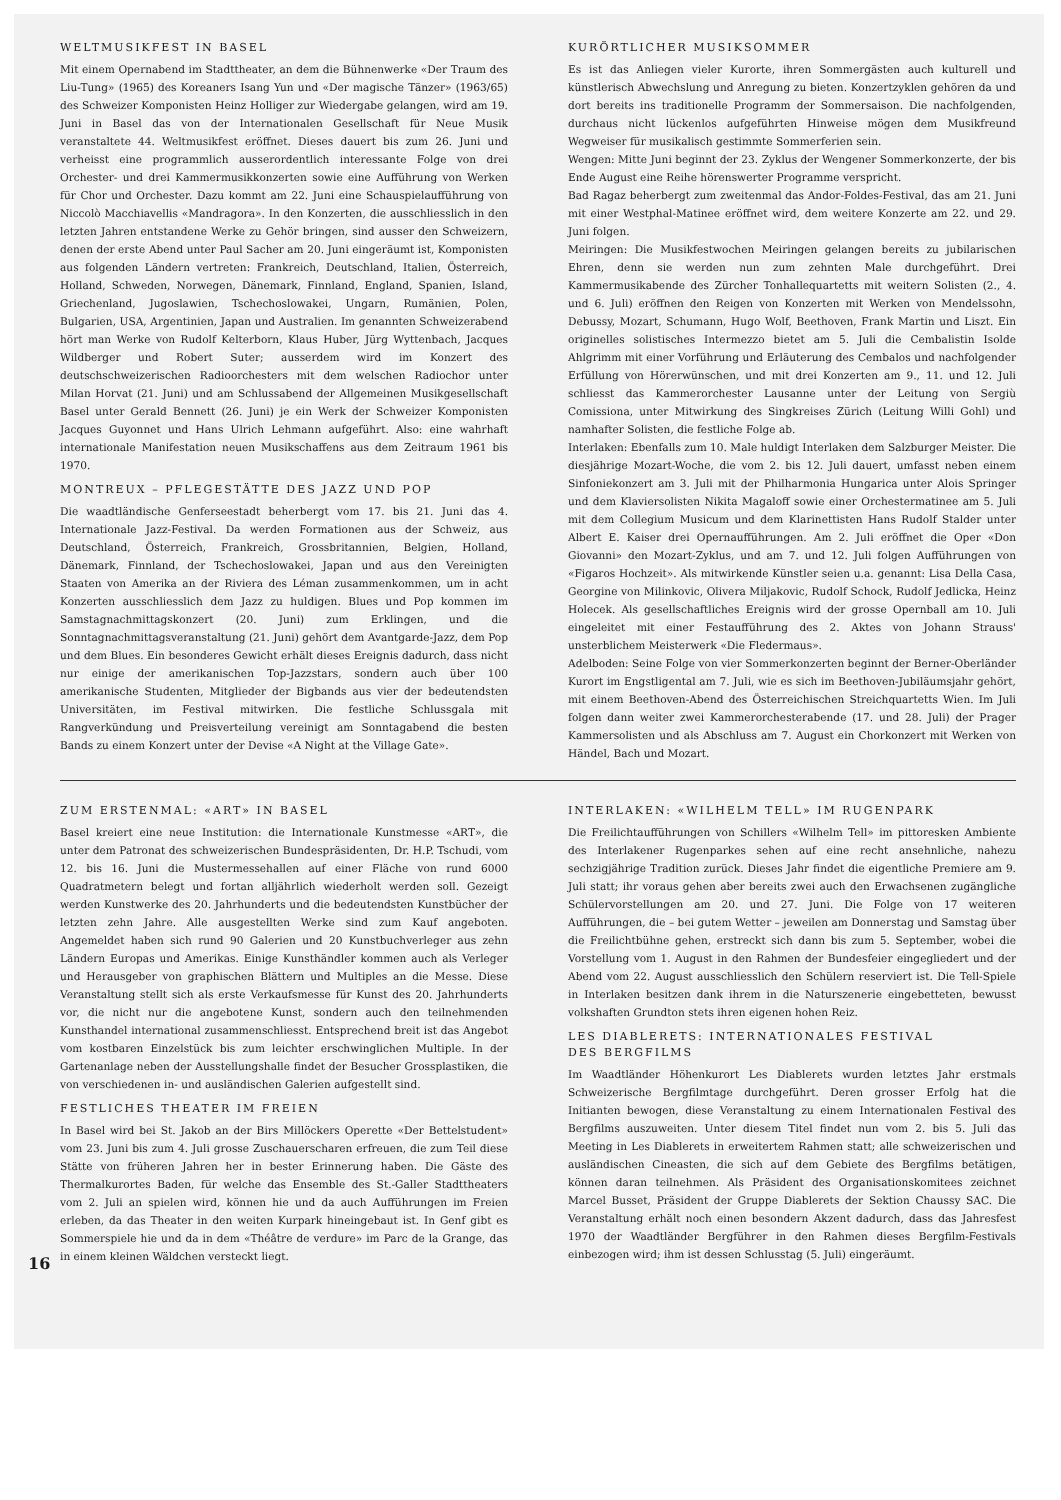WELTMUSIKFEST IN BASEL
Mit einem Opernabend im Stadttheater, an dem die Bühnenwerke «Der Traum des Liu-Tung» (1965) des Koreaners Isang Yun und «Der magische Tänzer» (1963/65) des Schweizer Komponisten Heinz Holliger zur Wiedergabe gelangen, wird am 19. Juni in Basel das von der Internationalen Gesellschaft für Neue Musik veranstaltete 44. Weltmusikfest eröffnet. Dieses dauert bis zum 26. Juni und verheisst eine programmlich ausserordentlich interessante Folge von drei Orchester- und drei Kammermusikkonzerten sowie eine Aufführung von Werken für Chor und Orchester. Dazu kommt am 22. Juni eine Schauspielaufführung von Niccolò Macchiavellis «Mandragora». In den Konzerten, die ausschliesslich in den letzten Jahren entstandene Werke zu Gehör bringen, sind ausser den Schweizern, denen der erste Abend unter Paul Sacher am 20. Juni eingeräumt ist, Komponisten aus folgenden Ländern vertreten: Frankreich, Deutschland, Italien, Österreich, Holland, Schweden, Norwegen, Dänemark, Finnland, England, Spanien, Island, Griechenland, Jugoslawien, Tschechoslowakei, Ungarn, Rumänien, Polen, Bulgarien, USA, Argentinien, Japan und Australien. Im genannten Schweizerabend hört man Werke von Rudolf Kelterborn, Klaus Huber, Jürg Wyttenbach, Jacques Wildberger und Robert Suter; ausserdem wird im Konzert des deutschschweizerischen Radioorchesters mit dem welschen Radiochor unter Milan Horvat (21. Juni) und am Schlussabend der Allgemeinen Musikgesellschaft Basel unter Gerald Bennett (26. Juni) je ein Werk der Schweizer Komponisten Jacques Guyonnet und Hans Ulrich Lehmann aufgeführt. Also: eine wahrhaft internationale Manifestation neuen Musikschaffens aus dem Zeitraum 1961 bis 1970.
MONTREUX – PFLEGESTÄTTE DES JAZZ UND POP
Die waadtländische Genferseestadt beherbergt vom 17. bis 21. Juni das 4. Internationale Jazz-Festival. Da werden Formationen aus der Schweiz, aus Deutschland, Österreich, Frankreich, Grossbritannien, Belgien, Holland, Dänemark, Finnland, der Tschechoslowakei, Japan und aus den Vereinigten Staaten von Amerika an der Riviera des Léman zusammenkommen, um in acht Konzerten ausschliesslich dem Jazz zu huldigen. Blues und Pop kommen im Samstagnachmittagskonzert (20. Juni) zum Erklingen, und die Sonntagnachmittagsveranstaltung (21. Juni) gehört dem Avantgarde-Jazz, dem Pop und dem Blues. Ein besonderes Gewicht erhält dieses Ereignis dadurch, dass nicht nur einige der amerikanischen Top-Jazzstars, sondern auch über 100 amerikanische Studenten, Mitglieder der Bigbands aus vier der bedeutendsten Universitäten, im Festival mitwirken. Die festliche Schlussgala mit Rangverkündung und Preisverteilung vereinigt am Sonntagabend die besten Bands zu einem Konzert unter der Devise «A Night at the Village Gate».
KURÖRTLICHER MUSIKSOMMER
Es ist das Anliegen vieler Kurorte, ihren Sommergästen auch kulturell und künstlerisch Abwechslung und Anregung zu bieten. Konzertzyklen gehören da und dort bereits ins traditionelle Programm der Sommersaison. Die nachfolgenden, durchaus nicht lückenlos aufgeführten Hinweise mögen dem Musikfreund Wegweiser für musikalisch gestimmte Sommerferien sein.
Wengen: Mitte Juni beginnt der 23. Zyklus der Wengener Sommerkonzerte, der bis Ende August eine Reihe hörenswerter Programme verspricht.
Bad Ragaz beherbergt zum zweitenmal das Andor-Foldes-Festival, das am 21. Juni mit einer Westphal-Matinee eröffnet wird, dem weitere Konzerte am 22. und 29. Juni folgen.
Meiringen: Die Musikfestwochen Meiringen gelangen bereits zu jubilarischen Ehren, denn sie werden nun zum zehnten Male durchgeführt. Drei Kammermusikabende des Zürcher Tonhallequartetts mit weitern Solisten (2., 4. und 6. Juli) eröffnen den Reigen von Konzerten mit Werken von Mendelssohn, Debussy, Mozart, Schumann, Hugo Wolf, Beethoven, Frank Martin und Liszt. Ein originelles solistisches Intermezzo bietet am 5. Juli die Cembalistin Isolde Ahlgrimm mit einer Vorführung und Erläuterung des Cembalos und nachfolgender Erfüllung von Hörerwünschen, und mit drei Konzerten am 9., 11. und 12. Juli schliesst das Kammerorchester Lausanne unter der Leitung von Sergiù Comissiona, unter Mitwirkung des Singkreises Zürich (Leitung Willi Gohl) und namhafter Solisten, die festliche Folge ab.
Interlaken: Ebenfalls zum 10. Male huldigt Interlaken dem Salzburger Meister. Die diesjährige Mozart-Woche, die vom 2. bis 12. Juli dauert, umfasst neben einem Sinfoniekonzert am 3. Juli mit der Philharmonia Hungarica unter Alois Springer und dem Klaviersolisten Nikita Magaloff sowie einer Orchestermatinee am 5. Juli mit dem Collegium Musicum und dem Klarinettisten Hans Rudolf Stalder unter Albert E. Kaiser drei Opernaufführungen. Am 2. Juli eröffnet die Oper «Don Giovanni» den Mozart-Zyklus, und am 7. und 12. Juli folgen Aufführungen von «Figaros Hochzeit». Als mitwirkende Künstler seien u.a. genannt: Lisa Della Casa, Georgine von Milinkovic, Olivera Miljakovic, Rudolf Schock, Rudolf Jedlicka, Heinz Holecek. Als gesellschaftliches Ereignis wird der grosse Opernball am 10. Juli eingeleitet mit einer Festaufführung des 2. Aktes von Johann Strauss' unsterblichem Meisterwerk «Die Fledermaus».
Adelboden: Seine Folge von vier Sommerkonzerten beginnt der Berner-Oberländer Kurort im Engstligental am 7. Juli, wie es sich im Beethoven-Jubiläumsjahr gehört, mit einem Beethoven-Abend des Österreichischen Streichquartetts Wien. Im Juli folgen dann weiter zwei Kammerorchesterabende (17. und 28. Juli) der Prager Kammersolisten und als Abschluss am 7. August ein Chorkonzert mit Werken von Händel, Bach und Mozart.
ZUM ERSTENMAL: «ART» IN BASEL
Basel kreiert eine neue Institution: die Internationale Kunstmesse «ART», die unter dem Patronat des schweizerischen Bundespräsidenten, Dr. H.P. Tschudi, vom 12. bis 16. Juni die Mustermessehallen auf einer Fläche von rund 6000 Quadratmetern belegt und fortan alljährlich wiederholt werden soll. Gezeigt werden Kunstwerke des 20. Jahrhunderts und die bedeutendsten Kunstbücher der letzten zehn Jahre. Alle ausgestellten Werke sind zum Kauf angeboten. Angemeldet haben sich rund 90 Galerien und 20 Kunstbuchverleger aus zehn Ländern Europas und Amerikas. Einige Kunsthändler kommen auch als Verleger und Herausgeber von graphischen Blättern und Multiples an die Messe. Diese Veranstaltung stellt sich als erste Verkaufsmesse für Kunst des 20. Jahrhunderts vor, die nicht nur die angebotene Kunst, sondern auch den teilnehmenden Kunsthandel international zusammenschliesst. Entsprechend breit ist das Angebot vom kostbaren Einzelstück bis zum leichter erschwinglichen Multiple. In der Gartenanlage neben der Ausstellungshalle findet der Besucher Grossplastiken, die von verschiedenen in- und ausländischen Galerien aufgestellt sind.
FESTLICHES THEATER IM FREIEN
In Basel wird bei St. Jakob an der Birs Millöckers Operette «Der Bettelstudent» vom 23. Juni bis zum 4. Juli grosse Zuschauerscharen erfreuen, die zum Teil diese Stätte von früheren Jahren her in bester Erinnerung haben. Die Gäste des Thermalkurortes Baden, für welche das Ensemble des St.-Galler Stadttheaters vom 2. Juli an spielen wird, können hie und da auch Aufführungen im Freien erleben, da das Theater in den weiten Kurpark hineingebaut ist. In Genf gibt es Sommerspiele hie und da in dem «Théâtre de verdure» im Parc de la Grange, das in einem kleinen Wäldchen versteckt liegt.
INTERLAKEN: «WILHELM TELL» IM RUGENPARK
Die Freilichtaufführungen von Schillers «Wilhelm Tell» im pittoresken Ambiente des Interlakener Rugenparkes sehen auf eine recht ansehnliche, nahezu sechzigjährige Tradition zurück. Dieses Jahr findet die eigentliche Premiere am 9. Juli statt; ihr voraus gehen aber bereits zwei auch den Erwachsenen zugängliche Schülervorstellungen am 20. und 27. Juni. Die Folge von 17 weiteren Aufführungen, die – bei gutem Wetter – jeweilen am Donnerstag und Samstag über die Freilichtbühne gehen, erstreckt sich dann bis zum 5. September, wobei die Vorstellung vom 1. August in den Rahmen der Bundesfeier eingegliedert und der Abend vom 22. August ausschliesslich den Schülern reserviert ist. Die Tell-Spiele in Interlaken besitzen dank ihrem in die Naturszenerie eingebetteten, bewusst volkshaften Grundton stets ihren eigenen hohen Reiz.
LES DIABLERETS: INTERNATIONALES FESTIVAL
DES BERGFILMS
Im Waadtländer Höhenkurort Les Diablerets wurden letztes Jahr erstmals Schweizerische Bergfilmtage durchgeführt. Deren grosser Erfolg hat die Initianten bewogen, diese Veranstaltung zu einem Internationalen Festival des Bergfilms auszuweiten. Unter diesem Titel findet nun vom 2. bis 5. Juli das Meeting in Les Diablerets in erweitertem Rahmen statt; alle schweizerischen und ausländischen Cineasten, die sich auf dem Gebiete des Bergfilms betätigen, können daran teilnehmen. Als Präsident des Organisationskomitees zeichnet Marcel Busset, Präsident der Gruppe Diablerets der Sektion Chaussy SAC. Die Veranstaltung erhält noch einen besondern Akzent dadurch, dass das Jahresfest 1970 der Waadtländer Bergführer in den Rahmen dieses Bergfilm-Festivals einbezogen wird; ihm ist dessen Schlusstag (5. Juli) eingeräumt.
16